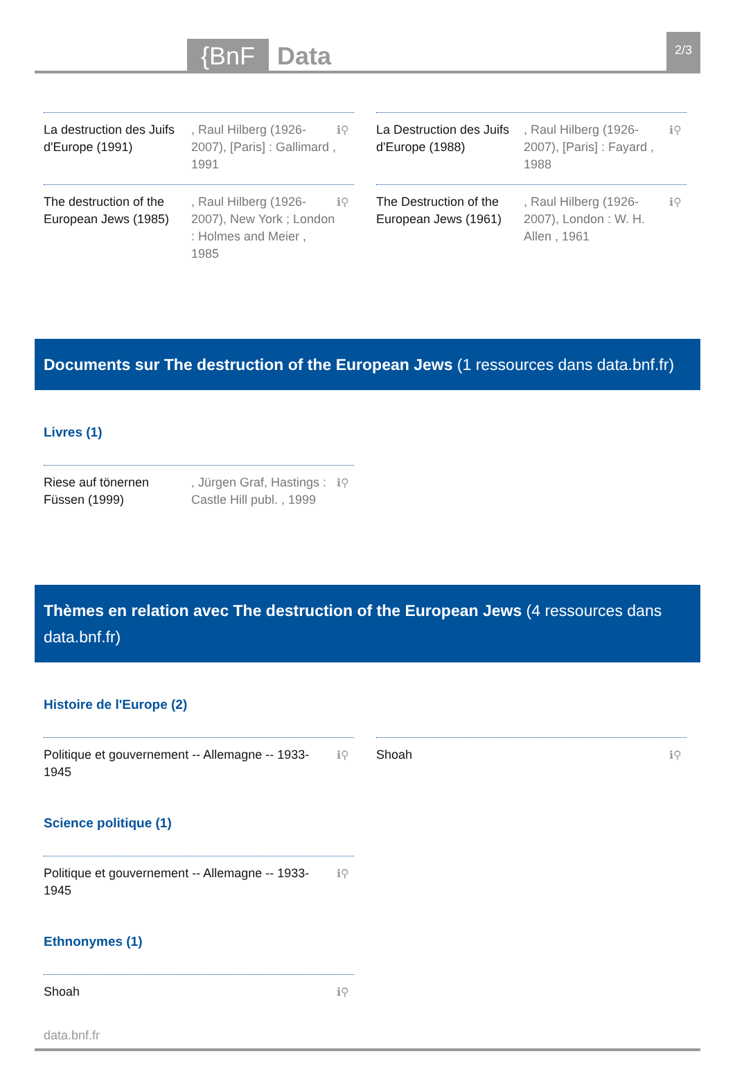{BnF
Data
2/3
La destruction des Juifs d'Europe (1991)
, Raul Hilberg (1926-2007), [Paris] : Gallimard , 1991
ℹ⚲
La Destruction des Juifs d'Europe (1988)
, Raul Hilberg (1926-2007), [Paris] : Fayard , 1988
ℹ⚲
The destruction of the European Jews (1985)
, Raul Hilberg (1926-2007), New York ; London : Holmes and Meier , 1985
ℹ⚲
The Destruction of the European Jews (1961)
, Raul Hilberg (1926-2007), London : W. H. Allen , 1961
ℹ⚲
Documents sur The destruction of the European Jews (1 ressources dans data.bnf.fr)
Livres (1)
Riese auf tönernen Füssen (1999)
, Jürgen Graf, Hastings : Castle Hill publ. , 1999
ℹ⚲
Thèmes en relation avec The destruction of the European Jews (4 ressources dans data.bnf.fr)
Histoire de l'Europe (2)
Politique et gouvernement -- Allemagne -- 1933-1945
ℹ⚲
Shoah ℹ⚲
Science politique (1)
Politique et gouvernement -- Allemagne -- 1933-1945
ℹ⚲
Ethnonymes (1)
Shoah ℹ⚲
data.bnf.fr